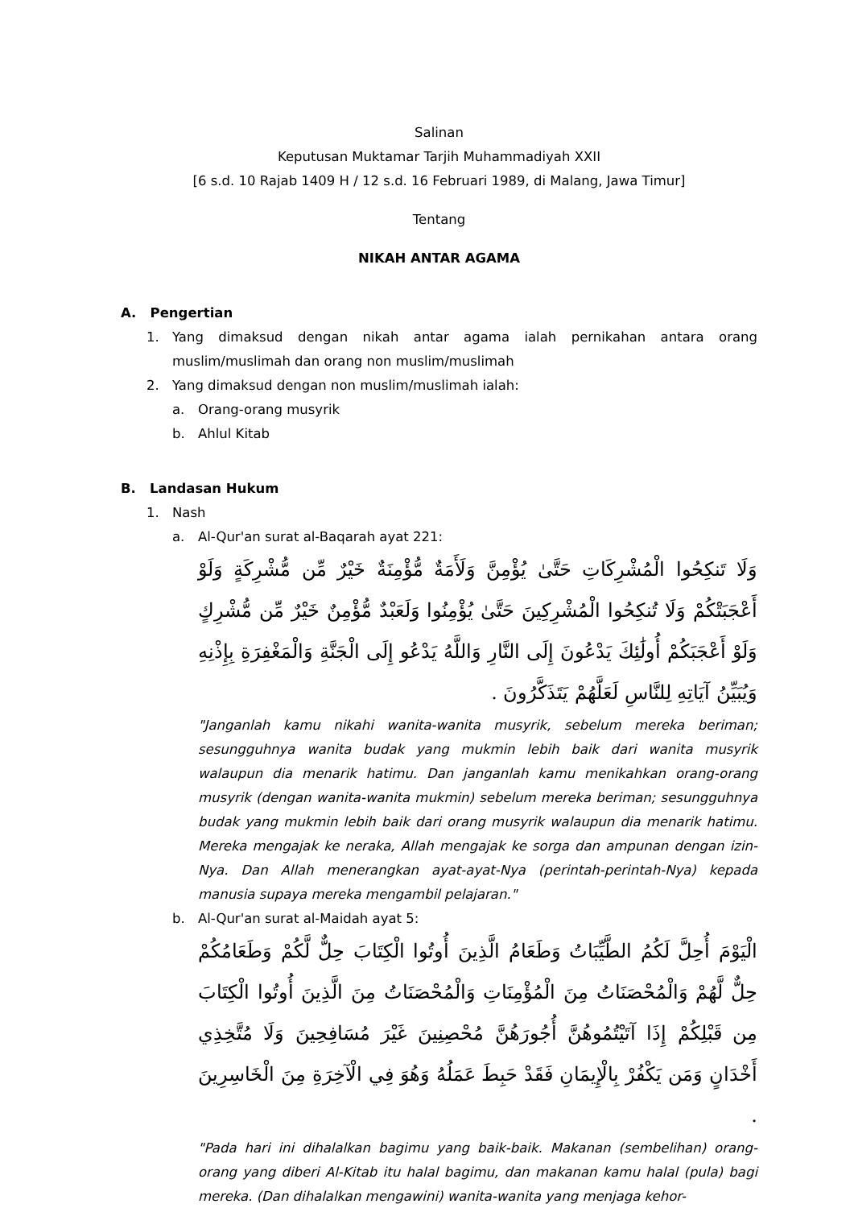Salinan
Keputusan Muktamar Tarjih Muhammadiyah XXII
[6 s.d. 10 Rajab 1409 H / 12 s.d. 16 Februari 1989, di Malang, Jawa Timur]
Tentang
NIKAH ANTAR AGAMA
A. Pengertian
1. Yang dimaksud dengan nikah antar agama ialah pernikahan antara orang muslim/muslimah dan orang non muslim/muslimah
2. Yang dimaksud dengan non muslim/muslimah ialah:
a. Orang-orang musyrik
b. Ahlul Kitab
B. Landasan Hukum
1. Nash
a. Al-Qur'an surat al-Baqarah ayat 221:
وَلَا تَنكِحُوا الْمُشْرِكَاتِ حَتَّىٰ يُؤْمِنَّ وَلَأَمَةٌ مُّؤْمِنَةٌ خَيْرٌ مِّن مُّشْرِكَةٍ وَلَوْ أَعْجَبَتْكُمْ وَلَا تُنكِحُوا الْمُشْرِكِينَ حَتَّىٰ يُؤْمِنُوا وَلَعَبْدٌ مُّؤْمِنٌ خَيْرٌ مِّن مُّشْرِكٍ وَلَوْ أَعْجَبَكُمْ أُولَٰئِكَ يَدْعُونَ إِلَى النَّارِ وَاللَّهُ يَدْعُو إِلَى الْجَنَّةِ وَالْمَغْفِرَةِ بِإِذْنِهِ وَيُبَيِّنُ آيَاتِهِ لِلنَّاسِ لَعَلَّهُمْ يَتَذَكَّرُونَ .
"Janganlah kamu nikahi wanita-wanita musyrik, sebelum mereka beriman; sesungguhnya wanita budak yang mukmin lebih baik dari wanita musyrik walaupun dia menarik hatimu. Dan janganlah kamu menikahkan orang-orang musyrik (dengan wanita-wanita mukmin) sebelum mereka beriman; sesungguhnya budak yang mukmin lebih baik dari orang musyrik walaupun dia menarik hatimu. Mereka mengajak ke neraka, Allah mengajak ke sorga dan ampunan dengan izin-Nya. Dan Allah menerangkan ayat-ayat-Nya (perintah-perintah-Nya) kepada manusia supaya mereka mengambil pelajaran."
b. Al-Qur'an surat al-Maidah ayat 5:
الْيَوْمَ أُحِلَّ لَكُمُ الطَّيِّبَاتُ وَطَعَامُ الَّذِينَ أُوتُوا الْكِتَابَ حِلٌّ لَّكُمْ وَطَعَامُكُمْ حِلٌّ لَّهُمْ وَالْمُحْصَنَاتُ مِنَ الْمُؤْمِنَاتِ وَالْمُحْصَنَاتُ مِنَ الَّذِينَ أُوتُوا الْكِتَابَ مِن قَبْلِكُمْ إِذَا آتَيْتُمُوهُنَّ أُجُورَهُنَّ مُحْصِنِينَ غَيْرَ مُسَافِحِينَ وَلَا مُتَّخِذِي أَخْدَانٍ وَمَن يَكْفُرْ بِالْإِيمَانِ فَقَدْ حَبِطَ عَمَلُهُ وَهُوَ فِي الْآخِرَةِ مِنَ الْخَاسِرِينَ .
"Pada hari ini dihalalkan bagimu yang baik-baik. Makanan (sembelihan) orang-orang yang diberi Al-Kitab itu halal bagimu, dan makanan kamu halal (pula) bagi mereka. (Dan dihalalkan mengawini) wanita-wanita yang menjaga kehor-